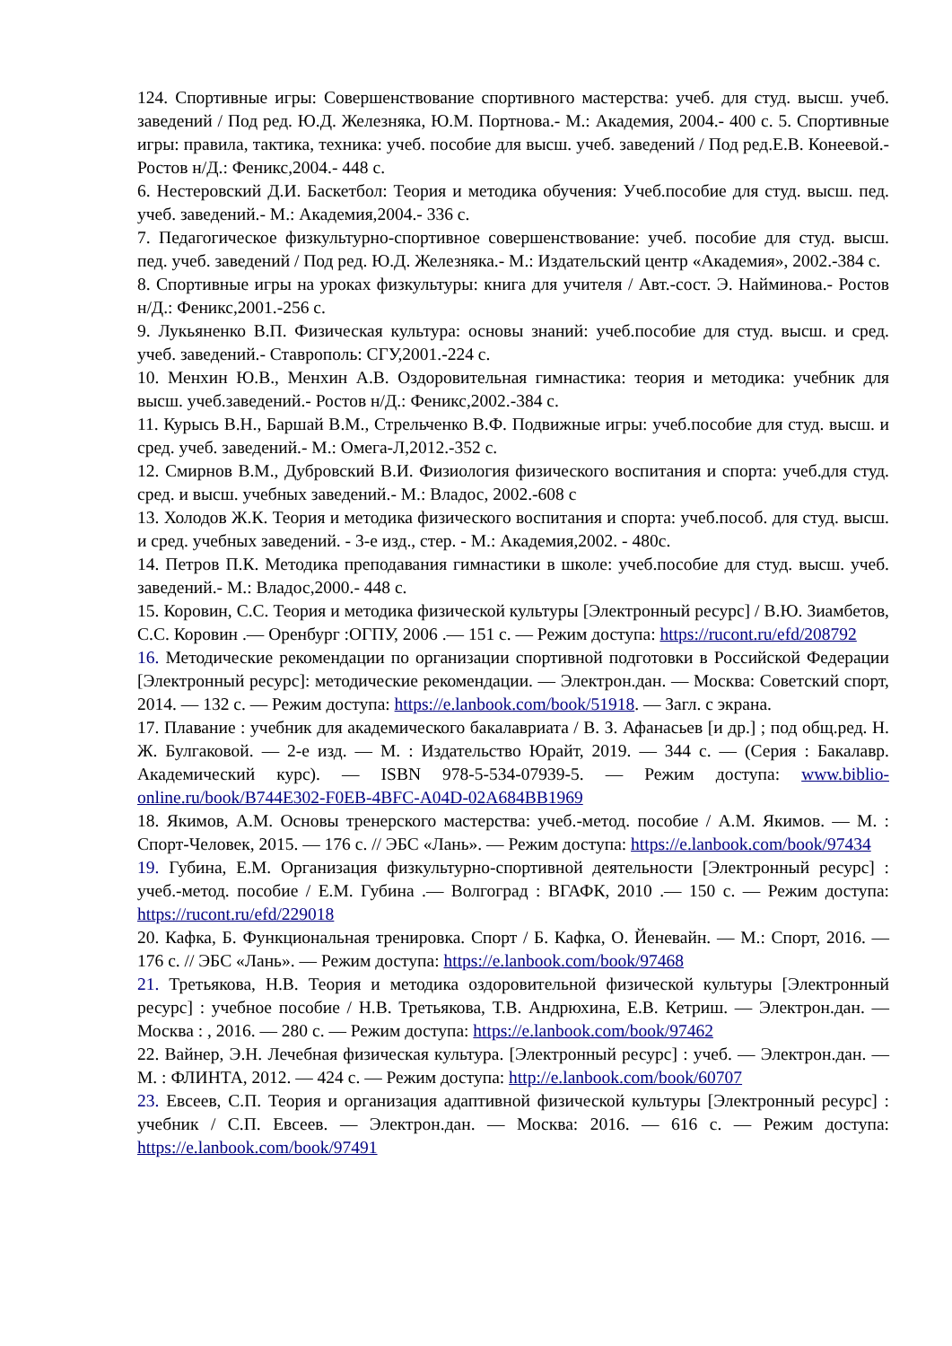124. Спортивные игры: Совершенствование спортивного мастерства: учеб. для студ. высш. учеб. заведений / Под ред. Ю.Д. Железняка, Ю.М. Портнова.- М.: Академия, 2004.- 400 с. 5. Спортивные игры: правила, тактика, техника: учеб. пособие для высш. учеб. заведений / Под ред.Е.В. Конеевой.- Ростов н/Д.: Феникс,2004.- 448 с.
6. Нестеровский Д.И. Баскетбол: Теория и методика обучения: Учеб.пособие для студ. высш. пед. учеб. заведений.- М.: Академия,2004.- 336 с.
7. Педагогическое физкультурно-спортивное совершенствование: учеб. пособие для студ. высш. пед. учеб. заведений / Под ред. Ю.Д. Железняка.- М.: Издательский центр «Академия», 2002.-384 с.
8. Спортивные игры на уроках физкультуры: книга для учителя / Авт.-сост. Э. Найминова.- Ростов н/Д.: Феникс,2001.-256 с.
9. Лукьяненко В.П. Физическая культура: основы знаний: учеб.пособие для студ. высш. и сред. учеб. заведений.- Ставрополь: СГУ,2001.-224 с.
10. Менхин Ю.В., Менхин А.В. Оздоровительная гимнастика: теория и методика: учебник для высш. учеб.заведений.- Ростов н/Д.: Феникс,2002.-384 с.
11. Курысь В.Н., Баршай В.М., Стрельченко В.Ф. Подвижные игры: учеб.пособие для студ. высш. и сред. учеб. заведений.- М.: Омега-Л,2012.-352 с.
12. Смирнов В.М., Дубровский В.И. Физиология физического воспитания и спорта: учеб.для студ. сред. и высш. учебных заведений.- М.: Владос, 2002.-608 с
13. Холодов Ж.К. Теория и методика физического воспитания и спорта: учеб.пособ. для студ. высш. и сред. учебных заведений. - 3-е изд., стер. - М.: Академия,2002. - 480с.
14. Петров П.К. Методика преподавания гимнастики в школе: учеб.пособие для студ. высш. учеб. заведений.- М.: Владос,2000.- 448 с.
15. Коровин, С.С. Теория и методика физической культуры [Электронный ресурс] / В.Ю. Зиамбетов, С.С. Коровин .— Оренбург :ОГПУ, 2006 .— 151 с. — Режим доступа: https://rucont.ru/efd/208792
16. Методические рекомендации по организации спортивной подготовки в Российской Федерации [Электронный ресурс]: методические рекомендации. — Электрон.дан. — Москва: Советский спорт, 2014. — 132 с. — Режим доступа: https://e.lanbook.com/book/51918. — Загл. с экрана.
17. Плавание : учебник для академического бакалавриата / В. З. Афанасьев [и др.] ; под общ.ред. Н. Ж. Булгаковой. — 2-е изд. — М. : Издательство Юрайт, 2019. — 344 с. — (Серия : Бакалавр. Академический курс). — ISBN 978-5-534-07939-5. — Режим доступа: www.biblio-online.ru/book/B744E302-F0EB-4BFC-A04D-02A684BB1969
18. Якимов, А.М. Основы тренерского мастерства: учеб.-метод. пособие / А.М. Якимов. — М. : Спорт-Человек, 2015. — 176 с. // ЭБС «Лань». — Режим доступа: https://e.lanbook.com/book/97434
19. Губина, Е.М. Организация физкультурно-спортивной деятельности [Электронный ресурс] : учеб.-метод. пособие / Е.М. Губина .— Волгоград : ВГАФК, 2010 .— 150 с. — Режим доступа: https://rucont.ru/efd/229018
20. Кафка, Б. Функциональная тренировка. Спорт / Б. Кафка, О. Йеневайн. — М.: Спорт, 2016. — 176 с. // ЭБС «Лань». — Режим доступа: https://e.lanbook.com/book/97468
21. Третьякова, Н.В. Теория и методика оздоровительной физической культуры [Электронный ресурс] : учебное пособие / Н.В. Третьякова, Т.В. Андрюхина, Е.В. Кетриш. — Электрон.дан. — Москва : , 2016. — 280 с. — Режим доступа: https://e.lanbook.com/book/97462
22. Вайнер, Э.Н. Лечебная физическая культура. [Электронный ресурс] : учеб. — Электрон.дан. — М. : ФЛИНТА, 2012. — 424 с. — Режим доступа: http://e.lanbook.com/book/60707
23. Евсеев, С.П. Теория и организация адаптивной физической культуры [Электронный ресурс] : учебник / С.П. Евсеев. — Электрон.дан. — Москва: 2016. — 616 с. — Режим доступа: https://e.lanbook.com/book/97491